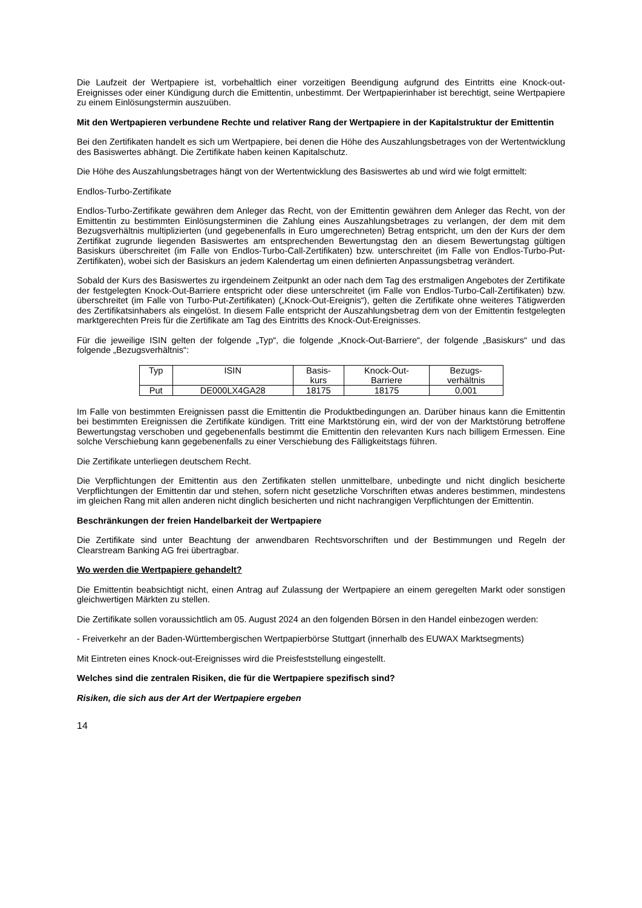Die Laufzeit der Wertpapiere ist, vorbehaltlich einer vorzeitigen Beendigung aufgrund des Eintritts eine Knock-out-Ereignisses oder einer Kündigung durch die Emittentin, unbestimmt. Der Wertpapierinhaber ist berechtigt, seine Wertpapiere zu einem Einlösungstermin auszuüben.
Mit den Wertpapieren verbundene Rechte und relativer Rang der Wertpapiere in der Kapitalstruktur der Emittentin
Bei den Zertifikaten handelt es sich um Wertpapiere, bei denen die Höhe des Auszahlungsbetrages von der Wertentwicklung des Basiswertes abhängt. Die Zertifikate haben keinen Kapitalschutz.
Die Höhe des Auszahlungsbetrages hängt von der Wertentwicklung des Basiswertes ab und wird wie folgt ermittelt:
Endlos-Turbo-Zertifikate
Endlos-Turbo-Zertifikate gewähren dem Anleger das Recht, von der Emittentin gewähren dem Anleger das Recht, von der Emittentin zu bestimmten Einlösungsterminen die Zahlung eines Auszahlungsbetrages zu verlangen, der dem mit dem Bezugsverhältnis multiplizierten (und gegebenenfalls in Euro umgerechneten) Betrag entspricht, um den der Kurs der dem Zertifikat zugrunde liegenden Basiswertes am entsprechenden Bewertungstag den an diesem Bewertungstag gültigen Basiskurs überschreitet (im Falle von Endlos-Turbo-Call-Zertifikaten) bzw. unterschreitet (im Falle von Endlos-Turbo-Put-Zertifikaten), wobei sich der Basiskurs an jedem Kalendertag um einen definierten Anpassungsbetrag verändert.
Sobald der Kurs des Basiswertes zu irgendeinem Zeitpunkt an oder nach dem Tag des erstmaligen Angebotes der Zertifikate der festgelegten Knock-Out-Barriere entspricht oder diese unterschreitet (im Falle von Endlos-Turbo-Call-Zertifikaten) bzw. überschreitet (im Falle von Turbo-Put-Zertifikaten) („Knock-Out-Ereignis“), gelten die Zertifikate ohne weiteres Tätigwerden des Zertifikatsinhabers als eingelöst. In diesem Falle entspricht der Auszahlungsbetrag dem von der Emittentin festgelegten marktgerechten Preis für die Zertifikate am Tag des Eintritts des Knock-Out-Ereignisses.
Für die jeweilige ISIN gelten der folgende „Typ“, die folgende „Knock-Out-Barriere“, der folgende „Basiskurs“ und das folgende „Bezugsverhältnis“:
| Typ | ISIN | Basis- kurs | Knock-Out- Barriere | Bezugs- verhältnis |
| Put | DE000LX4GA28 | 18175 | 18175 | 0,001 |
Im Falle von bestimmten Ereignissen passt die Emittentin die Produktbedingungen an. Darüber hinaus kann die Emittentin bei bestimmten Ereignissen die Zertifikate kündigen. Tritt eine Marktstörung ein, wird der von der Marktstörung betroffene Bewertungstag verschoben und gegebenenfalls bestimmt die Emittentin den relevanten Kurs nach billigem Ermessen. Eine solche Verschiebung kann gegebenenfalls zu einer Verschiebung des Fälligkeitstags führen.
Die Zertifikate unterliegen deutschem Recht.
Die Verpflichtungen der Emittentin aus den Zertifikaten stellen unmittelbare, unbedingte und nicht dinglich besicherte Verpflichtungen der Emittentin dar und stehen, sofern nicht gesetzliche Vorschriften etwas anderes bestimmen, mindestens im gleichen Rang mit allen anderen nicht dinglich besicherten und nicht nachrangigen Verpflichtungen der Emittentin.
Beschränkungen der freien Handelbarkeit der Wertpapiere
Die Zertifikate sind unter Beachtung der anwendbaren Rechtsvorschriften und der Bestimmungen und Regeln der Clearstream Banking AG frei übertragbar.
Wo werden die Wertpapiere gehandelt?
Die Emittentin beabsichtigt nicht, einen Antrag auf Zulassung der Wertpapiere an einem geregelten Markt oder sonstigen gleichwertigen Märkten zu stellen.
Die Zertifikate sollen voraussichtlich am 05. August 2024 an den folgenden Börsen in den Handel einbezogen werden:
- Freiverkehr an der Baden-Württembergischen Wertpapierbörse Stuttgart (innerhalb des EUWAX Marktsegments)
Mit Eintreten eines Knock-out-Ereignisses wird die Preisfeststellung eingestellt.
Welches sind die zentralen Risiken, die für die Wertpapiere spezifisch sind?
Risiken, die sich aus der Art der Wertpapiere ergeben
14